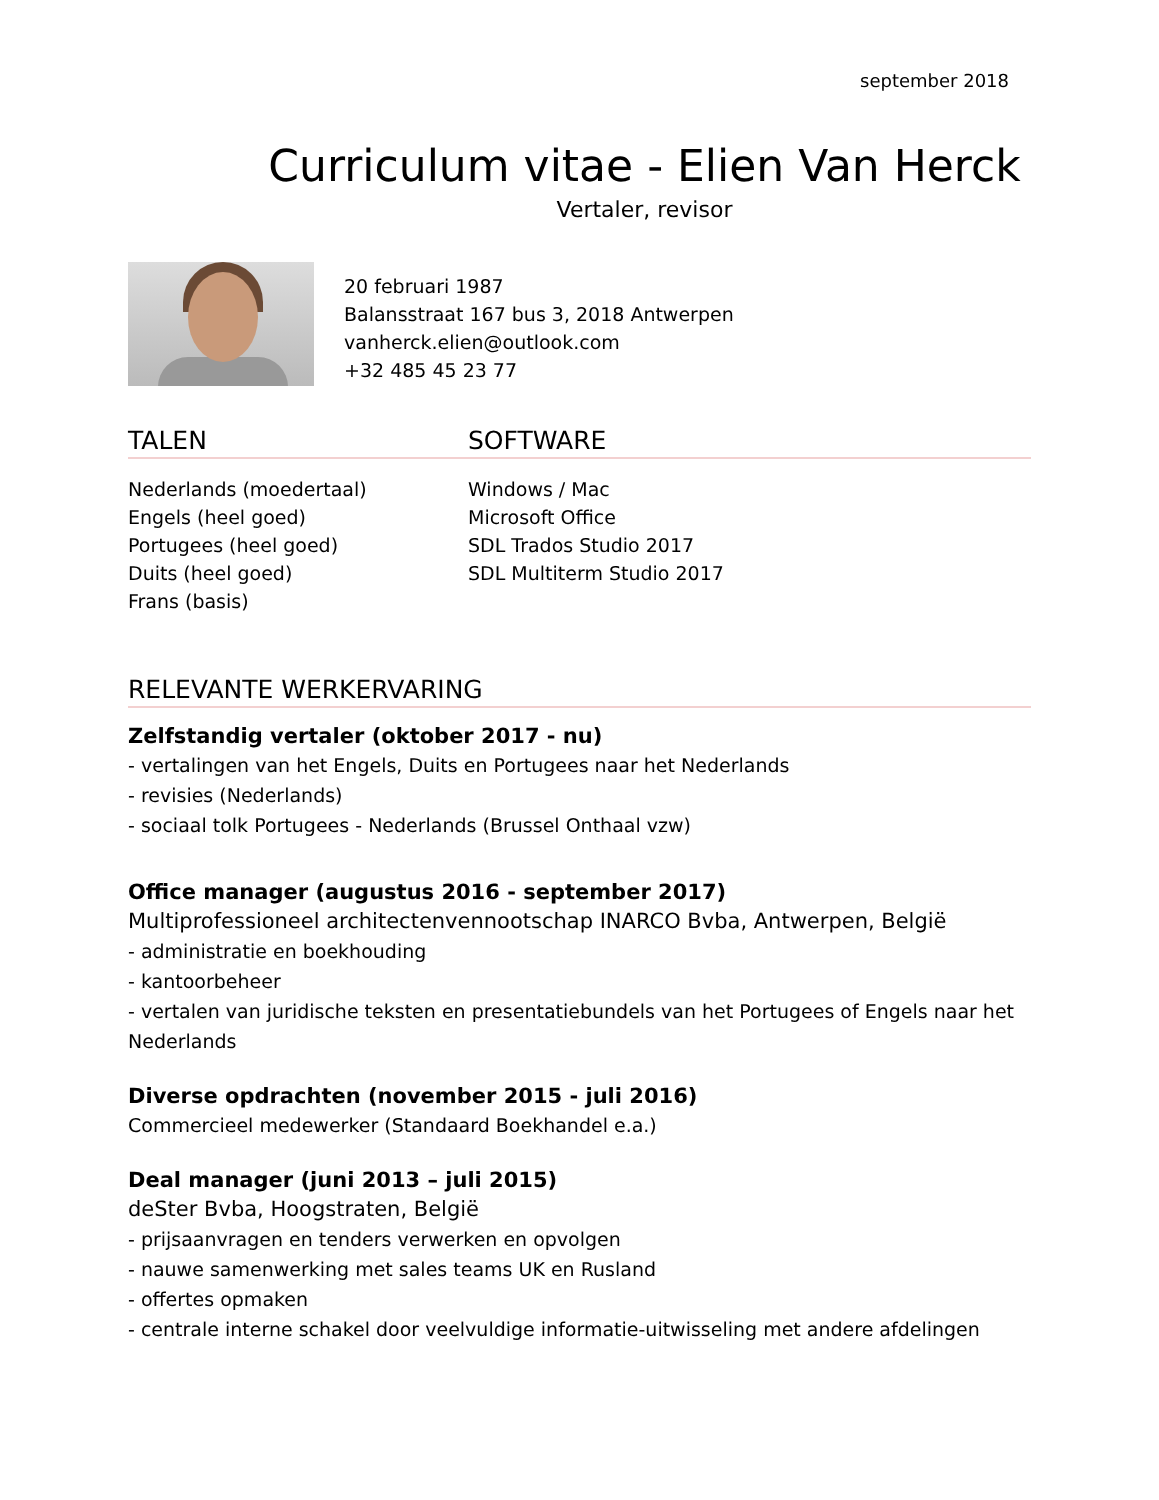september 2018
Curriculum vitae - Elien Van Herck
Vertaler, revisor
20 februari 1987
Balansstraat 167 bus 3, 2018 Antwerpen
vanherck.elien@outlook.com
+32 485 45 23 77
TALEN SOFTWARE
Nederlands (moedertaal)
Engels (heel goed)
Portugees (heel goed)
Duits (heel goed)
Frans (basis)
Windows / Mac
Microsoft Office
SDL Trados Studio 2017
SDL Multiterm Studio 2017
RELEVANTE WERKERVARING
Zelfstandig vertaler (oktober 2017 - nu)
- vertalingen van het Engels, Duits en Portugees naar het Nederlands
- revisies (Nederlands)
- sociaal tolk Portugees - Nederlands (Brussel Onthaal vzw)
Office manager (augustus 2016 - september 2017)
Multiprofessioneel architectenvennootschap INARCO Bvba, Antwerpen, België
- administratie en boekhouding
- kantoorbeheer
- vertalen van juridische teksten en presentatiebundels van het Portugees of Engels naar het Nederlands
Diverse opdrachten (november 2015 - juli 2016)
Commercieel medewerker (Standaard Boekhandel e.a.)
Deal manager (juni 2013 – juli 2015)
deSter Bvba, Hoogstraten, België
- prijsaanvragen en tenders verwerken en opvolgen
- nauwe samenwerking met sales teams UK en Rusland
- offertes opmaken
- centrale interne schakel door veelvuldige informatie-uitwisseling met andere afdelingen